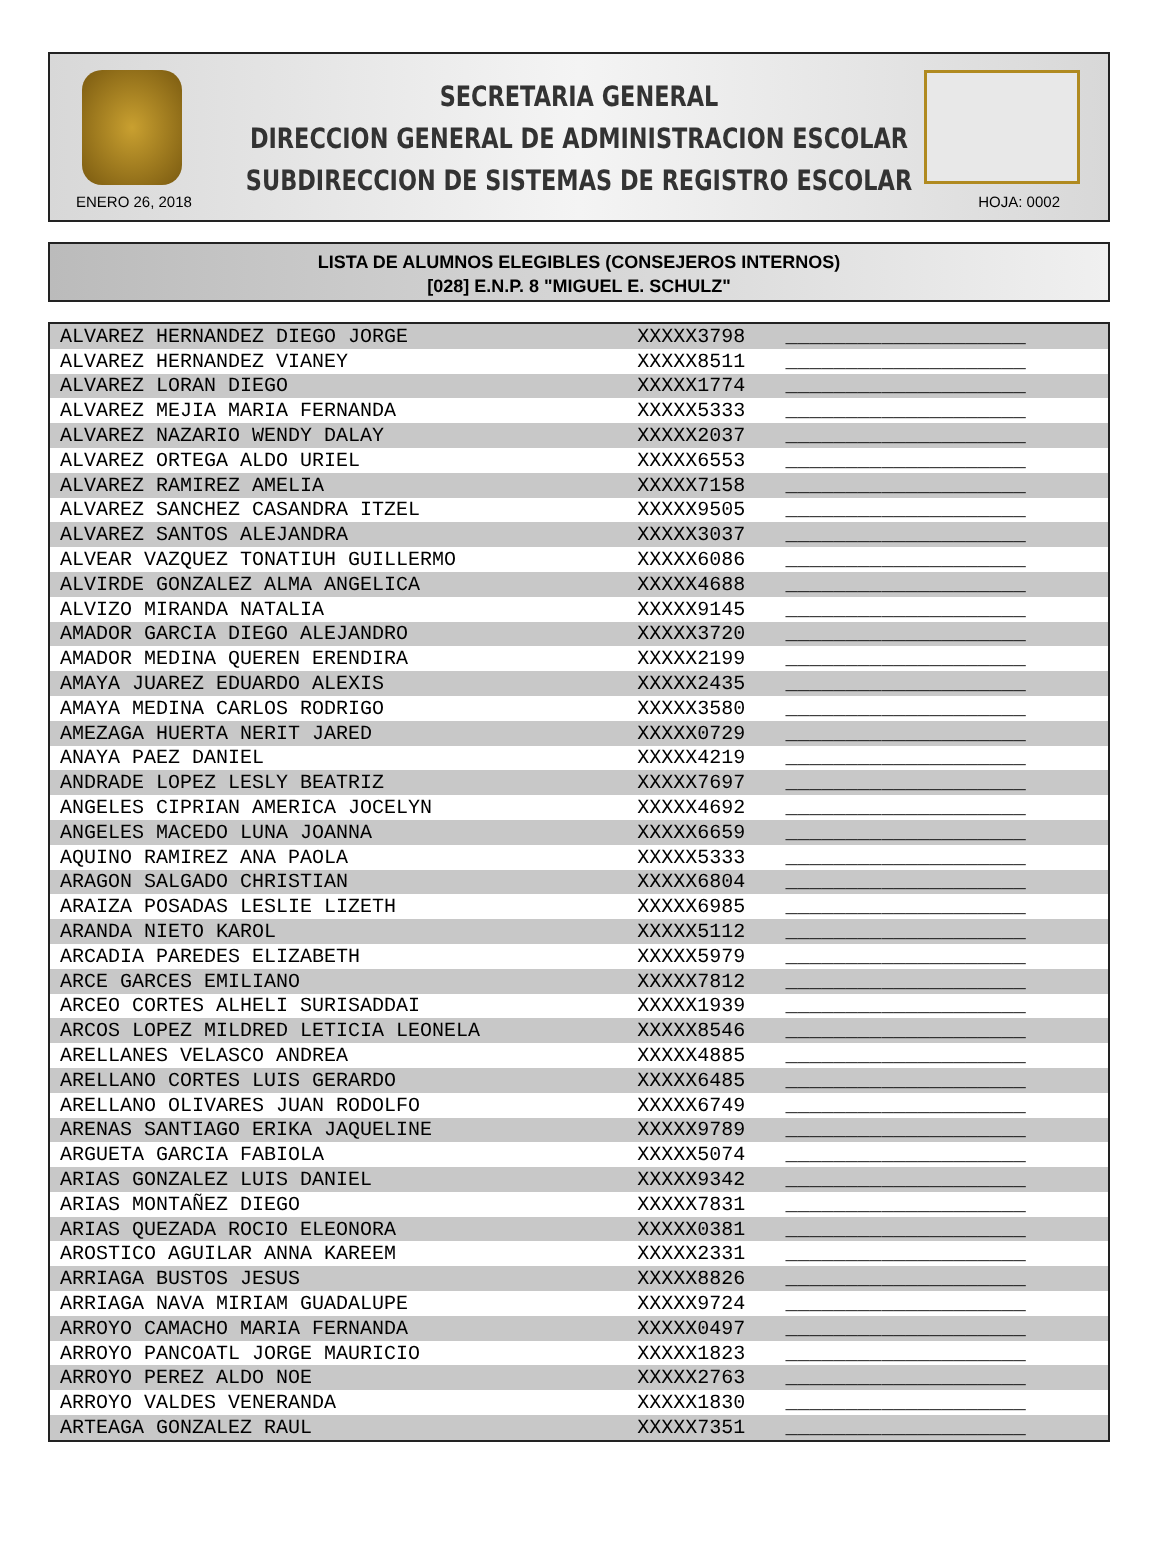SECRETARIA GENERAL
DIRECCION GENERAL DE ADMINISTRACION ESCOLAR
SUBDIRECCION DE SISTEMAS DE REGISTRO ESCOLAR
ENERO 26, 2018 HOJA: 0002
LISTA DE ALUMNOS ELEGIBLES (CONSEJEROS INTERNOS)
[028] E.N.P. 8 "MIGUEL E. SCHULZ"
| ALVAREZ HERNANDEZ DIEGO JORGE | XXXXX3798 | ____________________ |
| ALVAREZ HERNANDEZ VIANEY | XXXXX8511 | ____________________ |
| ALVAREZ LORAN DIEGO | XXXXX1774 | ____________________ |
| ALVAREZ MEJIA MARIA FERNANDA | XXXXX5333 | ____________________ |
| ALVAREZ NAZARIO WENDY DALAY | XXXXX2037 | ____________________ |
| ALVAREZ ORTEGA ALDO URIEL | XXXXX6553 | ____________________ |
| ALVAREZ RAMIREZ AMELIA | XXXXX7158 | ____________________ |
| ALVAREZ SANCHEZ CASANDRA ITZEL | XXXXX9505 | ____________________ |
| ALVAREZ SANTOS ALEJANDRA | XXXXX3037 | ____________________ |
| ALVEAR VAZQUEZ TONATIUH GUILLERMO | XXXXX6086 | ____________________ |
| ALVIRDE GONZALEZ ALMA ANGELICA | XXXXX4688 | ____________________ |
| ALVIZO MIRANDA NATALIA | XXXXX9145 | ____________________ |
| AMADOR GARCIA DIEGO ALEJANDRO | XXXXX3720 | ____________________ |
| AMADOR MEDINA QUEREN ERENDIRA | XXXXX2199 | ____________________ |
| AMAYA JUAREZ EDUARDO ALEXIS | XXXXX2435 | ____________________ |
| AMAYA MEDINA CARLOS RODRIGO | XXXXX3580 | ____________________ |
| AMEZAGA HUERTA NERIT JARED | XXXXX0729 | ____________________ |
| ANAYA PAEZ DANIEL | XXXXX4219 | ____________________ |
| ANDRADE LOPEZ LESLY BEATRIZ | XXXXX7697 | ____________________ |
| ANGELES CIPRIAN AMERICA JOCELYN | XXXXX4692 | ____________________ |
| ANGELES MACEDO LUNA JOANNA | XXXXX6659 | ____________________ |
| AQUINO RAMIREZ ANA PAOLA | XXXXX5333 | ____________________ |
| ARAGON SALGADO CHRISTIAN | XXXXX6804 | ____________________ |
| ARAIZA POSADAS LESLIE LIZETH | XXXXX6985 | ____________________ |
| ARANDA NIETO KAROL | XXXXX5112 | ____________________ |
| ARCADIA PAREDES ELIZABETH | XXXXX5979 | ____________________ |
| ARCE GARCES EMILIANO | XXXXX7812 | ____________________ |
| ARCEO CORTES ALHELI SURISADDAI | XXXXX1939 | ____________________ |
| ARCOS LOPEZ MILDRED LETICIA LEONELA | XXXXX8546 | ____________________ |
| ARELLANES VELASCO ANDREA | XXXXX4885 | ____________________ |
| ARELLANO CORTES LUIS GERARDO | XXXXX6485 | ____________________ |
| ARELLANO OLIVARES JUAN RODOLFO | XXXXX6749 | ____________________ |
| ARENAS SANTIAGO ERIKA JAQUELINE | XXXXX9789 | ____________________ |
| ARGUETA GARCIA FABIOLA | XXXXX5074 | ____________________ |
| ARIAS GONZALEZ LUIS DANIEL | XXXXX9342 | ____________________ |
| ARIAS MONTAÑEZ DIEGO | XXXXX7831 | ____________________ |
| ARIAS QUEZADA ROCIO ELEONORA | XXXXX0381 | ____________________ |
| AROSTICO AGUILAR ANNA KAREEM | XXXXX2331 | ____________________ |
| ARRIAGA BUSTOS JESUS | XXXXX8826 | ____________________ |
| ARRIAGA NAVA MIRIAM GUADALUPE | XXXXX9724 | ____________________ |
| ARROYO CAMACHO MARIA FERNANDA | XXXXX0497 | ____________________ |
| ARROYO PANCOATL JORGE MAURICIO | XXXXX1823 | ____________________ |
| ARROYO PEREZ ALDO NOE | XXXXX2763 | ____________________ |
| ARROYO VALDES VENERANDA | XXXXX1830 | ____________________ |
| ARTEAGA GONZALEZ RAUL | XXXXX7351 | ____________________ |